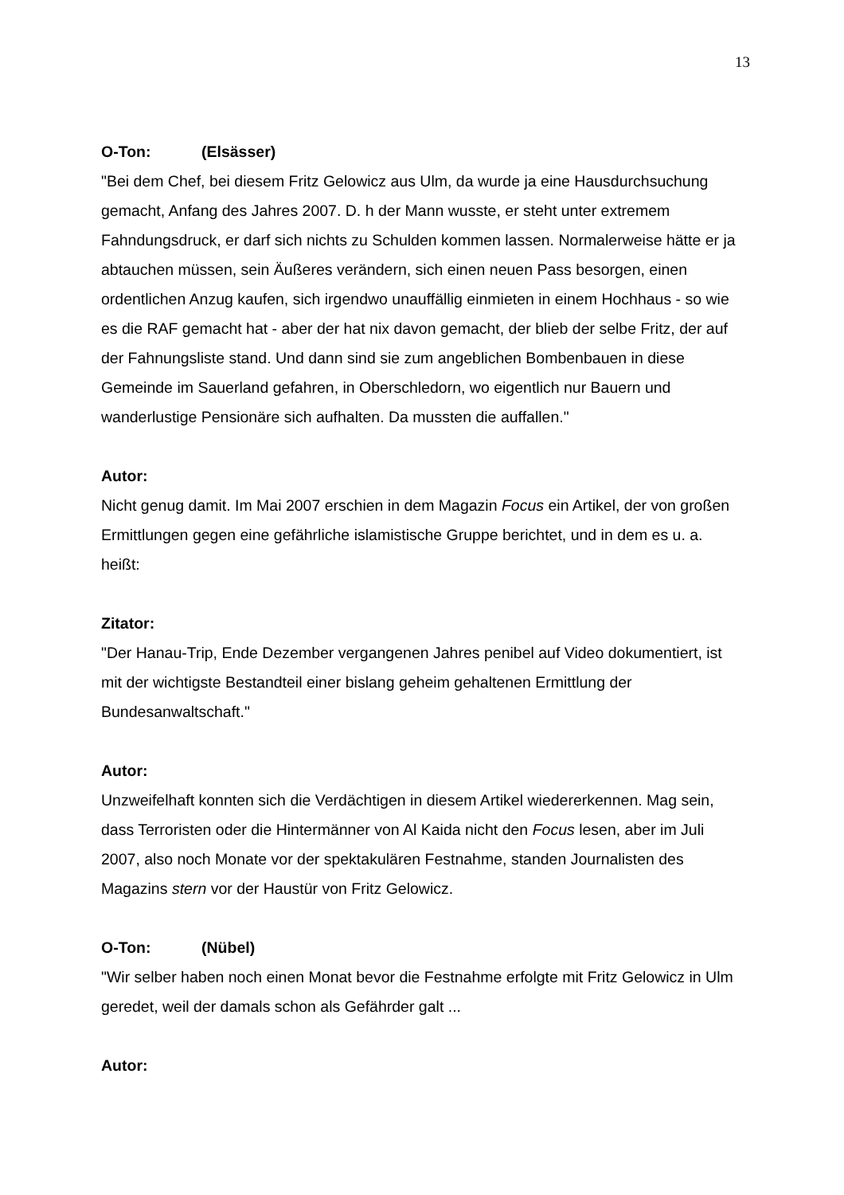13
O-Ton: (Elsässer)
"Bei dem Chef, bei diesem Fritz Gelowicz aus Ulm, da wurde ja eine Hausdurchsuchung gemacht, Anfang des Jahres 2007. D. h der Mann wusste, er steht unter extremem Fahndungsdruck, er darf sich nichts zu Schulden kommen lassen. Normalerweise hätte er ja abtauchen müssen, sein Äußeres verändern, sich einen neuen Pass besorgen, einen ordentlichen Anzug kaufen, sich irgendwo unauffällig einmieten in einem Hochhaus - so wie es die RAF gemacht hat - aber der hat nix davon gemacht, der blieb der selbe Fritz, der auf der Fahnungsliste stand. Und dann sind sie zum angeblichen Bombenbauen in diese Gemeinde im Sauerland gefahren, in Oberschledorn, wo eigentlich nur Bauern und wanderlustige Pensionäre sich aufhalten. Da mussten die auffallen."
Autor:
Nicht genug damit. Im Mai 2007 erschien in dem Magazin Focus ein Artikel, der von großen Ermittlungen gegen eine gefährliche islamistische Gruppe berichtet, und in dem es u. a. heißt:
Zitator:
"Der Hanau-Trip, Ende Dezember vergangenen Jahres penibel auf Video dokumentiert, ist mit der wichtigste Bestandteil einer bislang geheim gehaltenen Ermittlung der Bundesanwaltschaft."
Autor:
Unzweifelhaft konnten sich die Verdächtigen in diesem Artikel wiedererkennen. Mag sein, dass Terroristen oder die Hintermänner von Al Kaida nicht den Focus lesen, aber im Juli 2007, also noch Monate vor der spektakulären Festnahme, standen Journalisten des Magazins stern vor der Haustür von Fritz Gelowicz.
O-Ton: (Nübel)
"Wir selber haben noch einen Monat bevor die Festnahme erfolgte mit Fritz Gelowicz in Ulm geredet, weil der damals schon als Gefährder galt ...
Autor: